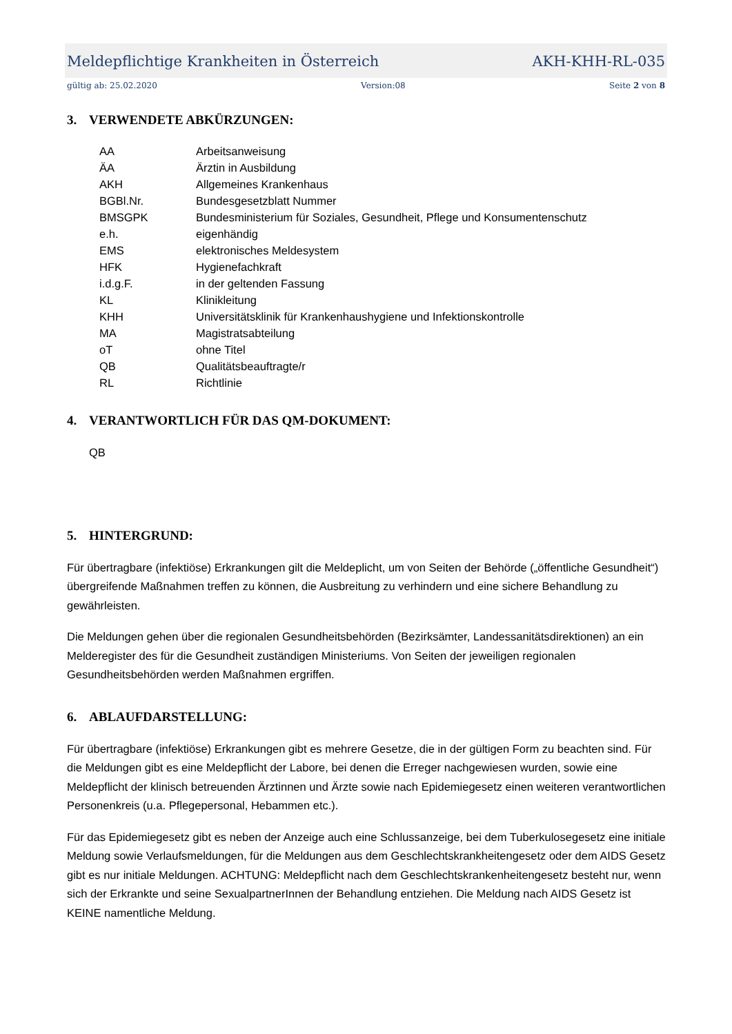Meldepflichtige Krankheiten in Österreich AKH-KHH-RL-035
gültig ab: 25.02.2020 Version:08 Seite 2 von 8
3. VERWENDETE ABKÜRZUNGEN:
| AA | Arbeitsanweisung |
| ÄA | Ärztin in Ausbildung |
| AKH | Allgemeines Krankenhaus |
| BGBl.Nr. | Bundesgesetzblatt Nummer |
| BMSGPK | Bundesministerium für Soziales, Gesundheit, Pflege und Konsumentenschutz |
| e.h. | eigenhändig |
| EMS | elektronisches Meldesystem |
| HFK | Hygienefachkraft |
| i.d.g.F. | in der geltenden Fassung |
| KL | Klinikleitung |
| KHH | Universitätsklinik für Krankenhaushygiene und Infektionskontrolle |
| MA | Magistratsabteilung |
| oT | ohne Titel |
| QB | Qualitätsbeauftragte/r |
| RL | Richtlinie |
4. VERANTWORTLICH FÜR DAS QM-DOKUMENT:
QB
5. HINTERGRUND:
Für übertragbare (infektiöse) Erkrankungen gilt die Meldeplicht, um von Seiten der Behörde („öffentliche Gesundheit“) übergreifende Maßnahmen treffen zu können, die Ausbreitung zu verhindern und eine sichere Behandlung zu gewährleisten.
Die Meldungen gehen über die regionalen Gesundheitsbehörden (Bezirksämter, Landessanitätsdirektionen) an ein Melderegister des für die Gesundheit zuständigen Ministeriums. Von Seiten der jeweiligen regionalen Gesundheitsbehörden werden Maßnahmen ergriffen.
6. ABLAUFDARSTELLUNG:
Für übertragbare (infektiöse) Erkrankungen gibt es mehrere Gesetze, die in der gültigen Form zu beachten sind. Für die Meldungen gibt es eine Meldepflicht der Labore, bei denen die Erreger nachgewiesen wurden, sowie eine Meldepflicht der klinisch betreuenden Ärztinnen und Ärzte sowie nach Epidemiegesetz einen weiteren verantwortlichen Personenkreis (u.a. Pflegepersonal, Hebammen etc.).
Für das Epidemiegesetz gibt es neben der Anzeige auch eine Schlussanzeige, bei dem Tuberkulosegesetz eine initiale Meldung sowie Verlaufsmeldungen, für die Meldungen aus dem Geschlechtskrankheitengesetz oder dem AIDS Gesetz gibt es nur initiale Meldungen. ACHTUNG: Meldepflicht nach dem Geschlechtskrankenheitengesetz besteht nur, wenn sich der Erkrankte und seine SexualpartnerInnen der Behandlung entziehen. Die Meldung nach AIDS Gesetz ist KEINE namentliche Meldung.